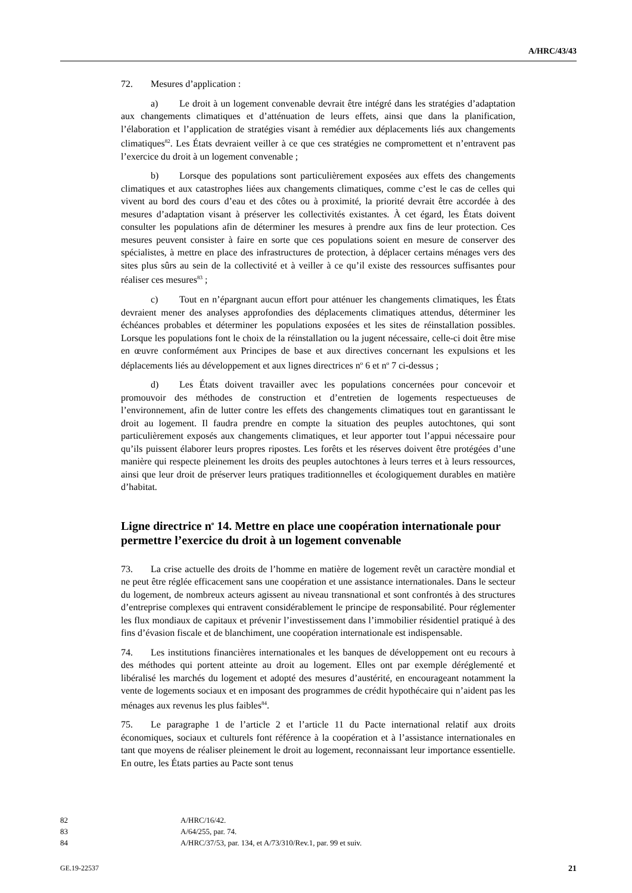A/HRC/43/43
72. Mesures d’application :
a) Le droit à un logement convenable devrait être intégré dans les stratégies d’adaptation aux changements climatiques et d’atténuation de leurs effets, ainsi que dans la planification, l’élaboration et l’application de stratégies visant à remédier aux déplacements liés aux changements climatiques<sup>82</sup>. Les États devraient veiller à ce que ces stratégies ne compromettent et n’entravent pas l’exercice du droit à un logement convenable ;
b) Lorsque des populations sont particulièrement exposées aux effets des changements climatiques et aux catastrophes liées aux changements climatiques, comme c’est le cas de celles qui vivent au bord des cours d’eau et des côtes ou à proximité, la priorité devrait être accordée à des mesures d’adaptation visant à préserver les collectivités existantes. À cet égard, les États doivent consulter les populations afin de déterminer les mesures à prendre aux fins de leur protection. Ces mesures peuvent consister à faire en sorte que ces populations soient en mesure de conserver des spécialistes, à mettre en place des infrastructures de protection, à déplacer certains ménages vers des sites plus sûrs au sein de la collectivité et à veiller à ce qu’il existe des ressources suffisantes pour réaliser ces mesures<sup>83</sup> ;
c) Tout en n’épargnant aucun effort pour atténuer les changements climatiques, les États devraient mener des analyses approfondies des déplacements climatiques attendus, déterminer les échéances probables et déterminer les populations exposées et les sites de réinstallation possibles. Lorsque les populations font le choix de la réinstallation ou la jugent nécessaire, celle-ci doit être mise en œuvre conformément aux Principes de base et aux directives concernant les expulsions et les déplacements liés au développement et aux lignes directrices n<sup>o</sup> 6 et n<sup>o</sup> 7 ci-dessus ;
d) Les États doivent travailler avec les populations concernées pour concevoir et promouvoir des méthodes de construction et d’entretien de logements respectueuses de l’environnement, afin de lutter contre les effets des changements climatiques tout en garantissant le droit au logement. Il faudra prendre en compte la situation des peuples autochtones, qui sont particulièrement exposés aux changements climatiques, et leur apporter tout l’appui nécessaire pour qu’ils puissent élaborer leurs propres ripostes. Les forêts et les réserves doivent être protégées d’une manière qui respecte pleinement les droits des peuples autochtones à leurs terres et à leurs ressources, ainsi que leur droit de préserver leurs pratiques traditionnelles et écologiquement durables en matière d’habitat.
Ligne directrice n<sup>o</sup> 14. Mettre en place une coopération internationale pour permettre l’exercice du droit à un logement convenable
73. La crise actuelle des droits de l’homme en matière de logement revêt un caractère mondial et ne peut être réglée efficacement sans une coopération et une assistance internationales. Dans le secteur du logement, de nombreux acteurs agissent au niveau transnational et sont confrontés à des structures d’entreprise complexes qui entravent considérablement le principe de responsabilité. Pour réglementer les flux mondiaux de capitaux et prévenir l’investissement dans l’immobilier résidentiel pratiqué à des fins d’évasion fiscale et de blanchiment, une coopération internationale est indispensable.
74. Les institutions financières internationales et les banques de développement ont eu recours à des méthodes qui portent atteinte au droit au logement. Elles ont par exemple déréglementé et libéralisé les marchés du logement et adopté des mesures d’austérité, en encourageant notamment la vente de logements sociaux et en imposant des programmes de crédit hypothécaire qui n’aident pas les ménages aux revenus les plus faibles<sup>84</sup>.
75. Le paragraphe 1 de l’article 2 et l’article 11 du Pacte international relatif aux droits économiques, sociaux et culturels font référence à la coopération et à l’assistance internationales en tant que moyens de réaliser pleinement le droit au logement, reconnaissant leur importance essentielle. En outre, les États parties au Pacte sont tenus
82 A/HRC/16/42.
83 A/64/255, par. 74.
84 A/HRC/37/53, par. 134, et A/73/310/Rev.1, par. 99 et suiv.
GE.19-22537 21